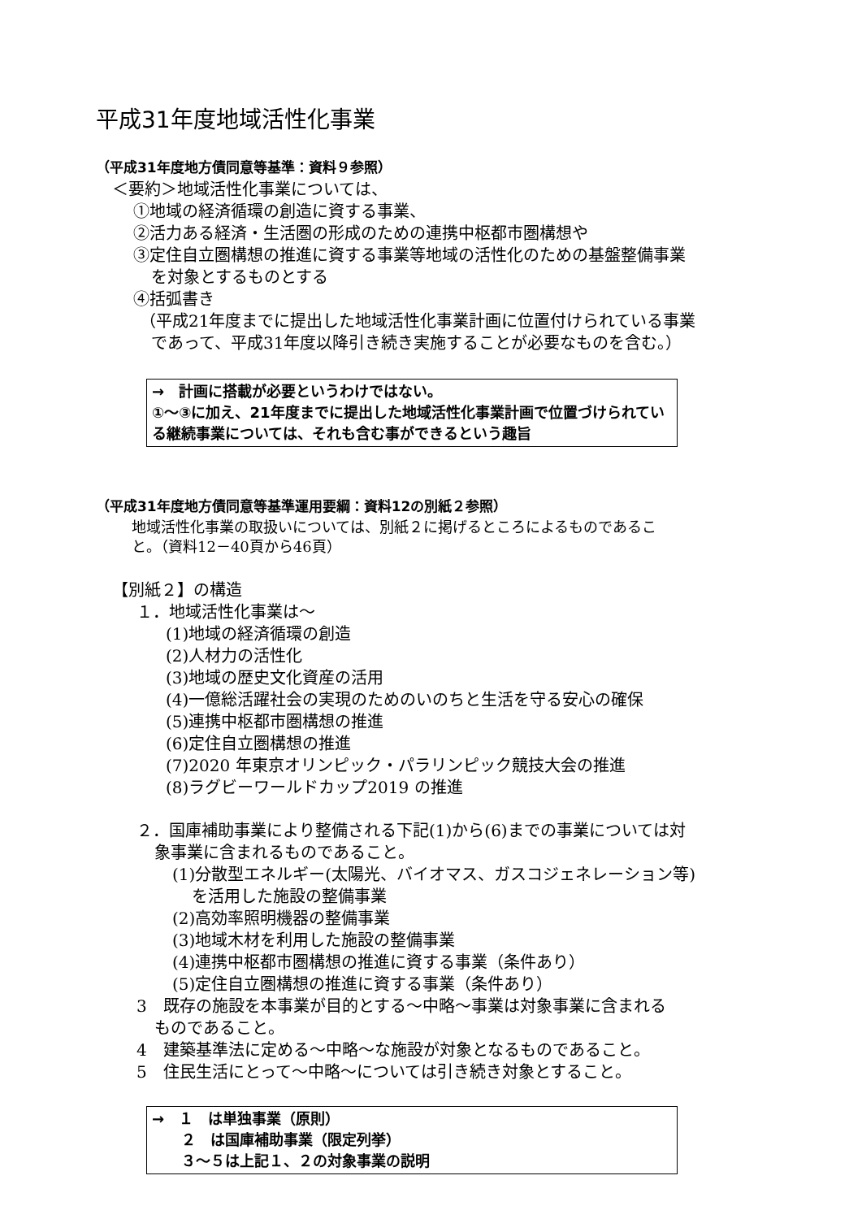平成31年度地域活性化事業
（平成31年度地方債同意等基準：資料９参照）
＜要約＞地域活性化事業については、
①地域の経済循環の創造に資する事業、
②活力ある経済・生活圏の形成のための連携中枢都市圏構想や
③定住自立圏構想の推進に資する事業等地域の活性化のための基盤整備事業
を対象とするものとする
④括弧書き
（平成21年度までに提出した地域活性化事業計画に位置付けられている事業
であって、平成31年度以降引き続き実施することが必要なものを含む。）
→　計画に搭載が必要というわけではない。
①～③に加え、21年度までに提出した地域活性化事業計画で位置づけられている継続事業については、それも含む事ができるという趣旨
（平成31年度地方債同意等基準運用要綱：資料12の別紙２参照）
地域活性化事業の取扱いについては、別紙２に掲げるところによるものであるこ
と。（資料12－40頁から46頁）
【別紙２】の構造
１．地域活性化事業は～
(1)地域の経済循環の創造
(2)人材力の活性化
(3)地域の歴史文化資産の活用
(4)一億総活躍社会の実現のためのいのちと生活を守る安心の確保
(5)連携中枢都市圏構想の推進
(6)定住自立圏構想の推進
(7)2020 年東京オリンピック・パラリンピック競技大会の推進
(8)ラグビーワールドカップ2019 の推進
２．国庫補助事業により整備される下記(1)から(6)までの事業については対
象事業に含まれるものであること。
(1)分散型エネルギー(太陽光、バイオマス、ガスコジェネレーション等)
を活用した施設の整備事業
(2)高効率照明機器の整備事業
(3)地域木材を利用した施設の整備事業
(4)連携中枢都市圏構想の推進に資する事業（条件あり）
(5)定住自立圏構想の推進に資する事業（条件あり）
3　既存の施設を本事業が目的とする～中略～事業は対象事業に含まれる
ものであること。
4　建築基準法に定める～中略～な施設が対象となるものであること。
5　住民生活にとって～中略～については引き続き対象とすること。
→　１　は単独事業（原則）
　　２　は国庫補助事業（限定列挙）
　　３～５は上記１、２の対象事業の説明